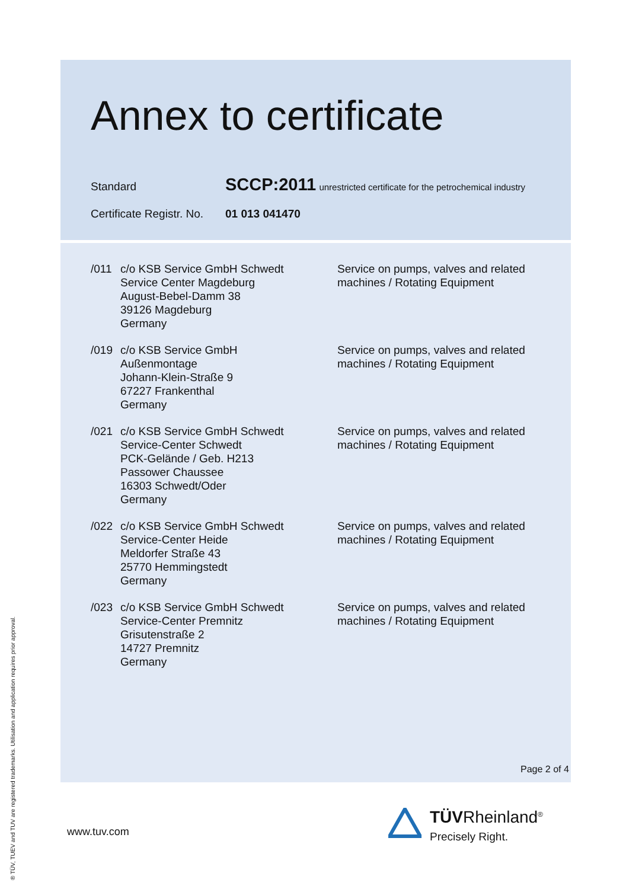Annex to certificate
Standard
SCCP:2011 unrestricted certificate for the petrochemical industry
Certificate Registr. No.
01 013 041470
/011 c/o KSB Service GmbH Schwedt
Service Center Magdeburg
August-Bebel-Damm 38
39126 Magdeburg
Germany
Service on pumps, valves and related machines / Rotating Equipment
/019 c/o KSB Service GmbH
Außenmontage
Johann-Klein-Straße 9
67227 Frankenthal
Germany
Service on pumps, valves and related machines / Rotating Equipment
/021 c/o KSB Service GmbH Schwedt
Service-Center Schwedt
PCK-Gelände / Geb. H213
Passower Chaussee
16303 Schwedt/Oder
Germany
Service on pumps, valves and related machines / Rotating Equipment
/022 c/o KSB Service GmbH Schwedt
Service-Center Heide
Meldorfer Straße 43
25770 Hemmingstedt
Germany
Service on pumps, valves and related machines / Rotating Equipment
/023 c/o KSB Service GmbH Schwedt
Service-Center Premnitz
Grisutenstraße 2
14727 Premnitz
Germany
Service on pumps, valves and related machines / Rotating Equipment
Page 2 of 4
www.tuv.com
TÜVRheinland<sup>®</sup>
Precisely Right.
® TÜV, TUEV and TUV are registered trademarks. Utilisation and application requires prior approval.